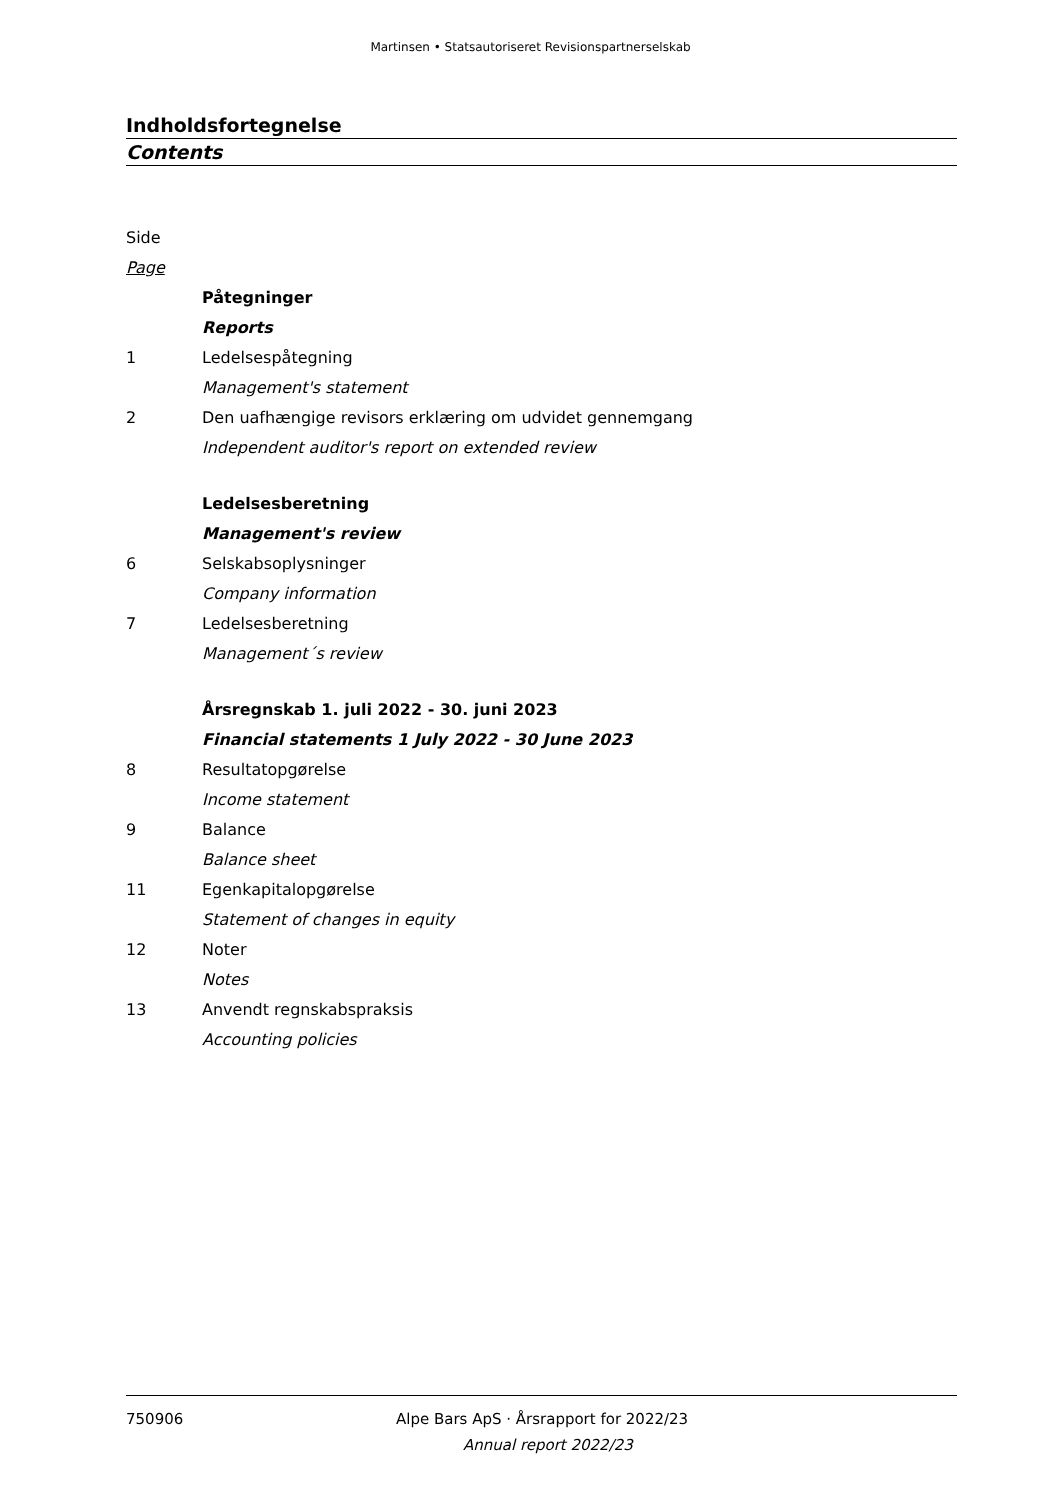Martinsen • Statsautoriseret Revisionspartnerselskab
Indholdsfortegnelse
Contents
Side
Page
Påtegninger
Reports
1 Ledelsespåtegning
Management's statement
2 Den uafhængige revisors erklæring om udvidet gennemgang
Independent auditor's report on extended review
Ledelsesberetning
Management's review
6 Selskabsoplysninger
Company information
7 Ledelsesberetning
Management´s review
Årsregnskab 1. juli 2022 - 30. juni 2023
Financial statements 1 July 2022 - 30 June 2023
8 Resultatopgørelse
Income statement
9 Balance
Balance sheet
11 Egenkapitalopgørelse
Statement of changes in equity
12 Noter
Notes
13 Anvendt regnskabspraksis
Accounting policies
750906 Alpe Bars ApS · Årsrapport for 2022/23
Annual report 2022/23